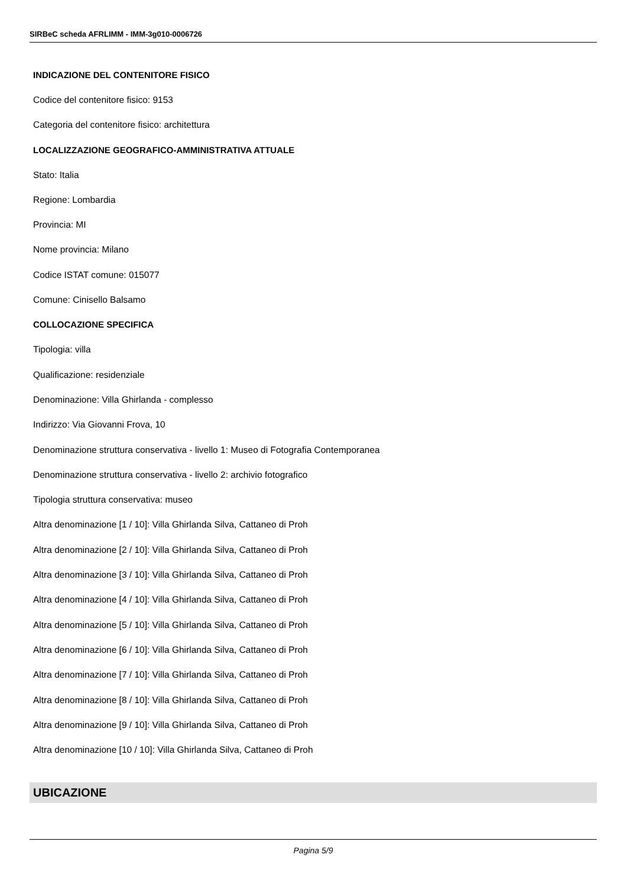SIRBeC scheda AFRLIMM - IMM-3g010-0006726
INDICAZIONE DEL CONTENITORE FISICO
Codice del contenitore fisico: 9153
Categoria del contenitore fisico: architettura
LOCALIZZAZIONE GEOGRAFICO-AMMINISTRATIVA ATTUALE
Stato: Italia
Regione: Lombardia
Provincia: MI
Nome provincia: Milano
Codice ISTAT comune: 015077
Comune: Cinisello Balsamo
COLLOCAZIONE SPECIFICA
Tipologia: villa
Qualificazione: residenziale
Denominazione: Villa Ghirlanda - complesso
Indirizzo: Via Giovanni Frova, 10
Denominazione struttura conservativa - livello 1: Museo di Fotografia Contemporanea
Denominazione struttura conservativa - livello 2: archivio fotografico
Tipologia struttura conservativa: museo
Altra denominazione [1 / 10]: Villa Ghirlanda Silva, Cattaneo di Proh
Altra denominazione [2 / 10]: Villa Ghirlanda Silva, Cattaneo di Proh
Altra denominazione [3 / 10]: Villa Ghirlanda Silva, Cattaneo di Proh
Altra denominazione [4 / 10]: Villa Ghirlanda Silva, Cattaneo di Proh
Altra denominazione [5 / 10]: Villa Ghirlanda Silva, Cattaneo di Proh
Altra denominazione [6 / 10]: Villa Ghirlanda Silva, Cattaneo di Proh
Altra denominazione [7 / 10]: Villa Ghirlanda Silva, Cattaneo di Proh
Altra denominazione [8 / 10]: Villa Ghirlanda Silva, Cattaneo di Proh
Altra denominazione [9 / 10]: Villa Ghirlanda Silva, Cattaneo di Proh
Altra denominazione [10 / 10]: Villa Ghirlanda Silva, Cattaneo di Proh
UBICAZIONE
Pagina 5/9